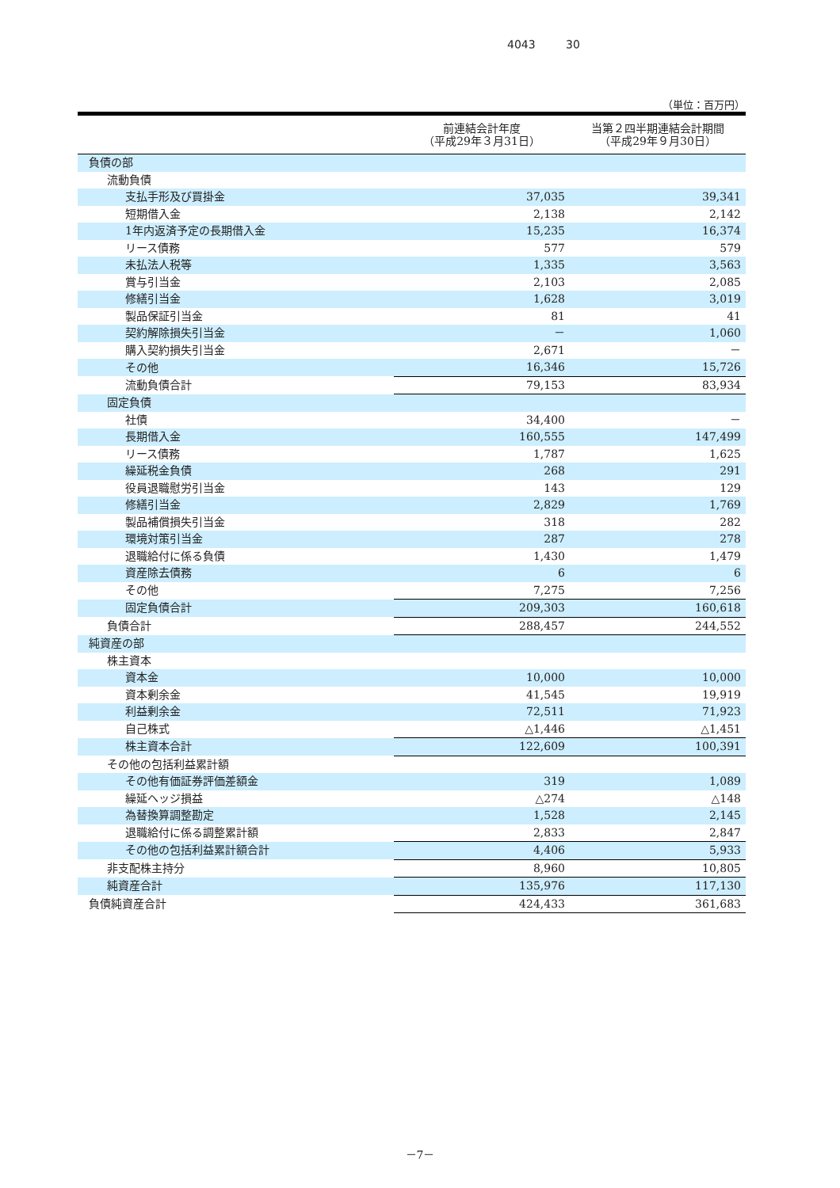4043 30
（単位：百万円）
| | 前連結会計年度 （平成29年３月31日） | 当第２四半期連結会計期間 （平成29年９月30日） |
| --- | --- | --- |
| 負債の部 | | |
| 流動負債 | | |
| 支払手形及び買掛金 | 37,035 | 39,341 |
| 短期借入金 | 2,138 | 2,142 |
| 1年内返済予定の長期借入金 | 15,235 | 16,374 |
| リース債務 | 577 | 579 |
| 未払法人税等 | 1,335 | 3,563 |
| 賞与引当金 | 2,103 | 2,085 |
| 修繕引当金 | 1,628 | 3,019 |
| 製品保証引当金 | 81 | 41 |
| 契約解除損失引当金 | － | 1,060 |
| 購入契約損失引当金 | 2,671 | － |
| その他 | 16,346 | 15,726 |
| 流動負債合計 | 79,153 | 83,934 |
| 固定負債 | | |
| 社債 | 34,400 | － |
| 長期借入金 | 160,555 | 147,499 |
| リース債務 | 1,787 | 1,625 |
| 繰延税金負債 | 268 | 291 |
| 役員退職慰労引当金 | 143 | 129 |
| 修繕引当金 | 2,829 | 1,769 |
| 製品補償損失引当金 | 318 | 282 |
| 環境対策引当金 | 287 | 278 |
| 退職給付に係る負債 | 1,430 | 1,479 |
| 資産除去債務 | 6 | 6 |
| その他 | 7,275 | 7,256 |
| 固定負債合計 | 209,303 | 160,618 |
| 負債合計 | 288,457 | 244,552 |
| 純資産の部 | | |
| 株主資本 | | |
| 資本金 | 10,000 | 10,000 |
| 資本剰余金 | 41,545 | 19,919 |
| 利益剰余金 | 72,511 | 71,923 |
| 自己株式 | △1,446 | △1,451 |
| 株主資本合計 | 122,609 | 100,391 |
| その他の包括利益累計額 | | |
| その他有価証券評価差額金 | 319 | 1,089 |
| 繰延ヘッジ損益 | △274 | △148 |
| 為替換算調整勘定 | 1,528 | 2,145 |
| 退職給付に係る調整累計額 | 2,833 | 2,847 |
| その他の包括利益累計額合計 | 4,406 | 5,933 |
| 非支配株主持分 | 8,960 | 10,805 |
| 純資産合計 | 135,976 | 117,130 |
| 負債純資産合計 | 424,433 | 361,683 |
－7－